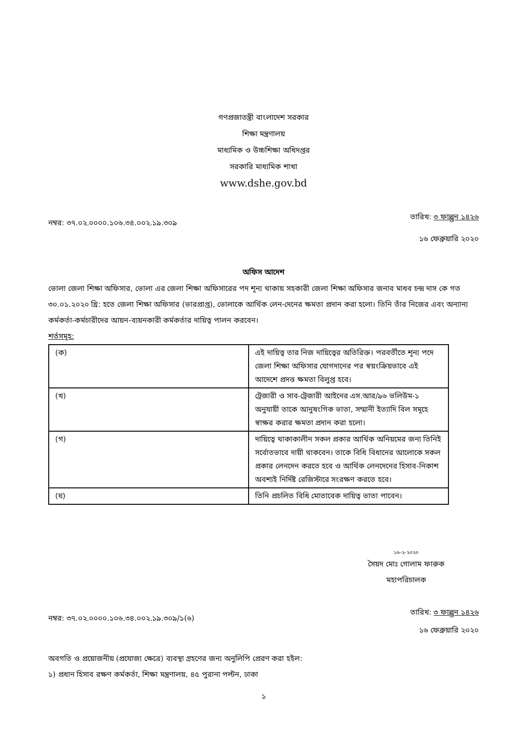গণপ্রজাতন্ত্রী বাংলাদেশ সরকার
শিক্ষা মন্ত্রণালয়
মাধ্যমিক ও উচ্চশিক্ষা অধিদপ্তর
সরকারি মাধ্যমিক শাখা
www.dshe.gov.bd
নম্বর: ৩৭.০২.০০০০.১০৬.৩৪.০০২.১৯.৩০৯ তারিখ: ৩ ফাল্গুন ১৪২৬
১৬ ফেব্রুয়ারি ২০২০
অফিস আদেশ
ভোলা জেলা শিক্ষা অফিসার, ভোলা এর জেলা শিক্ষা অফিসারের পদ শূন্য থাকায় সহকারী জেলা শিক্ষা অফিসার জনাব মাধব চন্দ্র দাস কে গত ৩০.০১.২০২০ খ্রি: হতে জেলা শিক্ষা অফিসার (ভারপ্রাপ্ত), ভোলাকে আর্থিক লেন-দেনের ক্ষমতা প্রদান করা হলো। তিনি তাঁর নিজের এবং অন্যান্য কর্মকর্তা-কর্মচারীদের আয়ন-ব্যয়নকারী কর্মকর্তার দায়িত্ব পালন করবেন।
শর্তসমূহ:
| (ক) | এই দায়িত্ব তার নিজ দায়িত্বের অতিরিক্ত। পরবর্তীতে শূন্য পদে জেলা শিক্ষা অফিসার যোগদানের পর স্বয়ংক্রিয়ভাবে এই আদেশে প্রদত্ত ক্ষমতা বিলুপ্ত হবে। |
| (খ) | ট্রেজারী ও সাব-ট্রেজারী আইনের এস.আর/৯৬ ভলিউম-১ অনুযায়ী তাকে আনুষংগিক ভাতা, সম্মানী ইত্যাদি বিল সমূহে স্বাক্ষর করার ক্ষমতা প্রদান করা হলো। |
| (গ) | দায়িত্বে থাকাকালীন সকল প্রকার আর্থিক অনিয়মের জন্য তিনিই সর্বোতভাবে দায়ী থাকবেন। তাকে বিধি বিধানের আলোকে সকল প্রকার লেনদেন করতে হবে ও আর্থিক লেনদেনের হিসাব-নিকাশ অবশ্যই নির্দিষ্ট রেজিস্টারে সংরক্ষণ করতে হবে। |
| (ঘ) | তিনি প্রচলিত বিধি মোতাবেক দায়িত্ব ভাতা পাবেন। |
১৬-২-২০২০
সৈয়দ মোঃ গোলাম ফারুক
মহাপরিচালক
নম্বর: ৩৭.০২.০০০০.১০৬.৩৪.০০২.১৯.৩০৯/১(৬) তারিখ: ৩ ফাল্গুন ১৪২৬
১৬ ফেব্রুয়ারি ২০২০
অবগতি ও প্রয়োজনীয় (প্রযোজ্য ক্ষেত্রে) ব্যবস্থা গ্রহণের জন্য অনুলিপি প্রেরণ করা হইল:
১) প্রধান হিসাব রক্ষণ কর্মকর্তা, শিক্ষা মন্ত্রণালয়, ৪৫ পুরানা পল্টন, ঢাকা
১